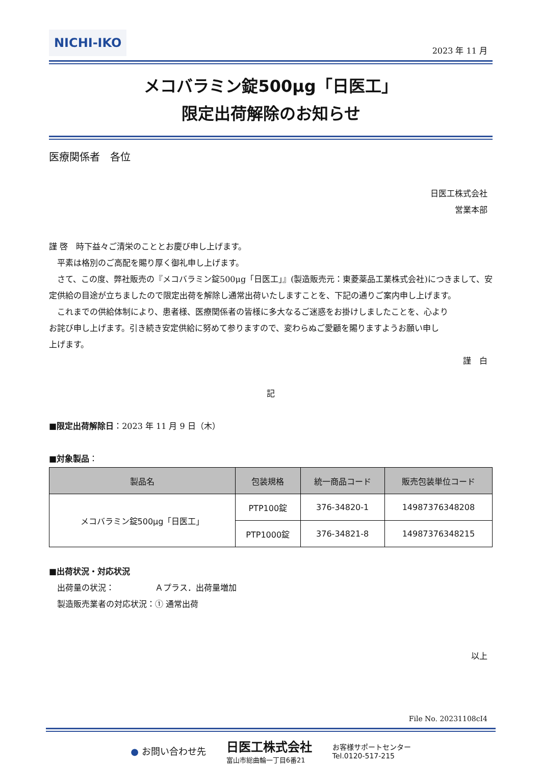NICHI-IKO
2023 年 11 月
メコバラミン錠500μg「日医工」
限定出荷解除のお知らせ
医療関係者　各位
日医工株式会社
営業本部
謹 啓　時下益々ご清栄のこととお慶び申し上げます。
　平素は格別のご高配を賜り厚く御礼申し上げます。
　さて、この度、弊社販売の『メコバラミン錠500μg「日医工」』(製造販売元：東菱薬品工業株式会社)につきまして、安定供給の目途が立ちましたので限定出荷を解除し通常出荷いたしますことを、下記の通りご案内申し上げます。
　これまでの供給体制により、患者様、医療関係者の皆様に多大なるご迷惑をお掛けしましたことを、心より
お詫び申し上げます。引き続き安定供給に努めて参りますので、変わらぬご愛顧を賜りますようお願い申し
上げます。
謹　白
記
■限定出荷解除日：2023 年 11 月 9 日（木）
■対象製品：
| 製品名 | 包装規格 | 統一商品コード | 販売包装単位コード |
| --- | --- | --- | --- |
| メコバラミン錠500μg「日医工」 | PTP100錠 | 376-34820-1 | 14987376348208 |
| | PTP1000錠 | 376-34821-8 | 14987376348215 |
■出荷状況・対応状況
　出荷量の状況：　　　　　Ａプラス．出荷量増加
　製造販売業者の対応状況：① 通常出荷
以上
File No. 20231108cI4
● お問い合わせ先 日医工株式会社
富山市総曲輪一丁目6番21 お客様サポートセンター
Tel.0120-517-215